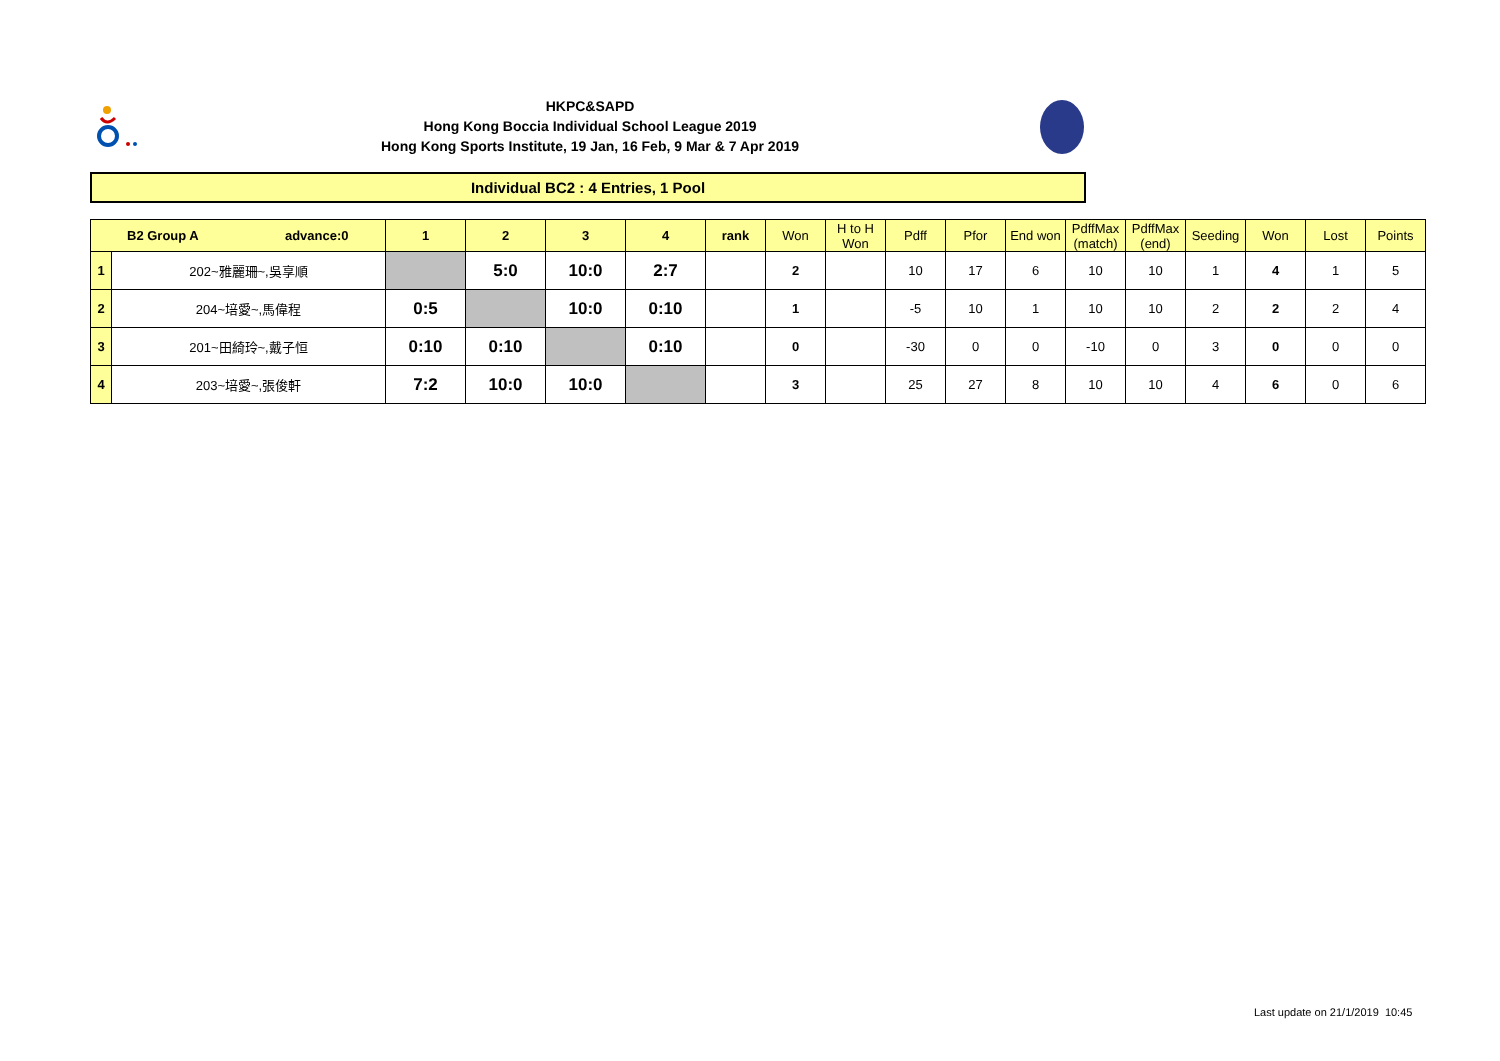HKPC&SAPD
Hong Kong Boccia Individual School League 2019
Hong Kong Sports Institute, 19 Jan, 16 Feb, 9 Mar & 7 Apr 2019
Individual BC2 : 4 Entries, 1 Pool
| B2 Group A advance:0 | | 1 | 2 | 3 | 4 | rank | Won | H to H Won | Pdff | Pfor | End won | PdffMax (match) | PdffMax (end) | Seeding | Won | Lost | Points |
| --- | --- | --- | --- | --- | --- | --- | --- | --- | --- | --- | --- | --- | --- | --- | --- | --- | --- |
| 1 | 202~雅麗珊~,吳享順 | | 5:0 | 10:0 | 2:7 | | 2 | | 10 | 17 | 6 | 10 | 10 | 1 | 4 | 1 | 5 |
| 2 | 204~培愛~,馬偉程 | 0:5 | | 10:0 | 0:10 | | 1 | | -5 | 10 | 1 | 10 | 10 | 2 | 2 | 2 | 4 |
| 3 | 201~田綺玲~,戴子恒 | 0:10 | 0:10 | | 0:10 | | 0 | | -30 | 0 | 0 | -10 | 0 | 3 | 0 | 0 | 0 |
| 4 | 203~培愛~,張俊軒 | 7:2 | 10:0 | 10:0 | | | 3 | | 25 | 27 | 8 | 10 | 10 | 4 | 6 | 0 | 6 |
Last update on 21/1/2019 10:45